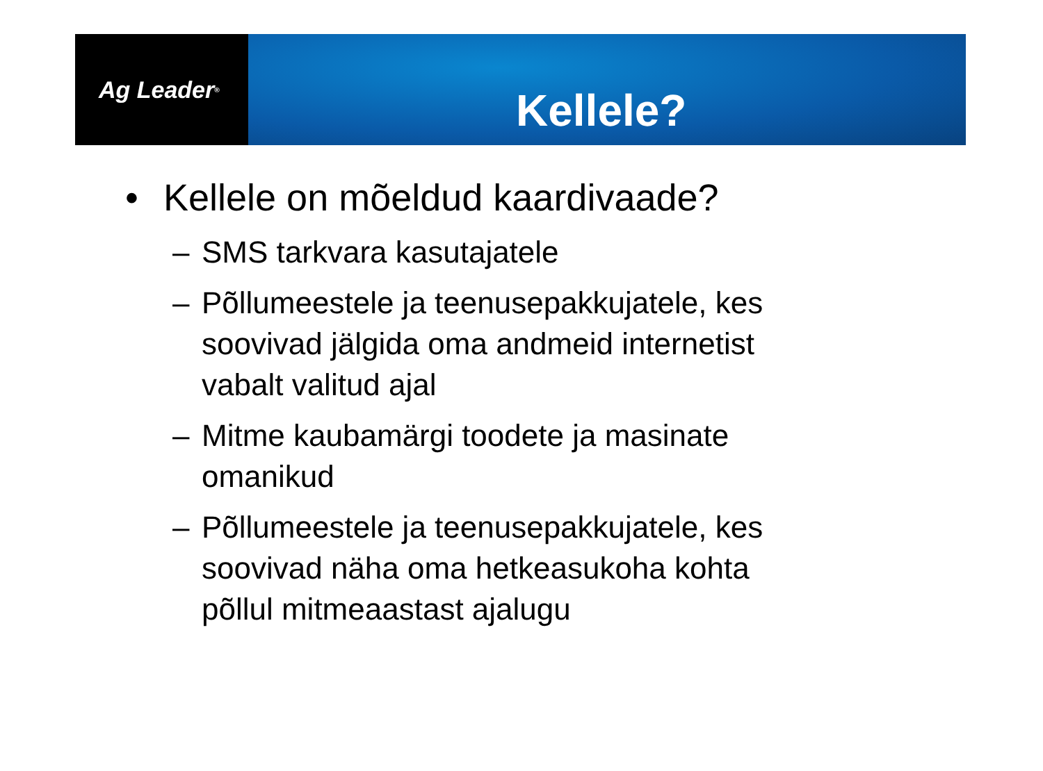Ag Leader<sup>®</sup>
Kellele?
• Kellele on mõeldud kaardivaade?
– SMS tarkvara kasutajatele
– Põllumeestele ja teenusepakkujatele, kes
soovivad jälgida oma andmeid internetist
vabalt valitud ajal
– Mitme kaubamärgi toodete ja masinate
omanikud
– Põllumeestele ja teenusepakkujatele, kes
soovivad näha oma hetkeasukoha kohta
põllul mitmeaastast ajalugu